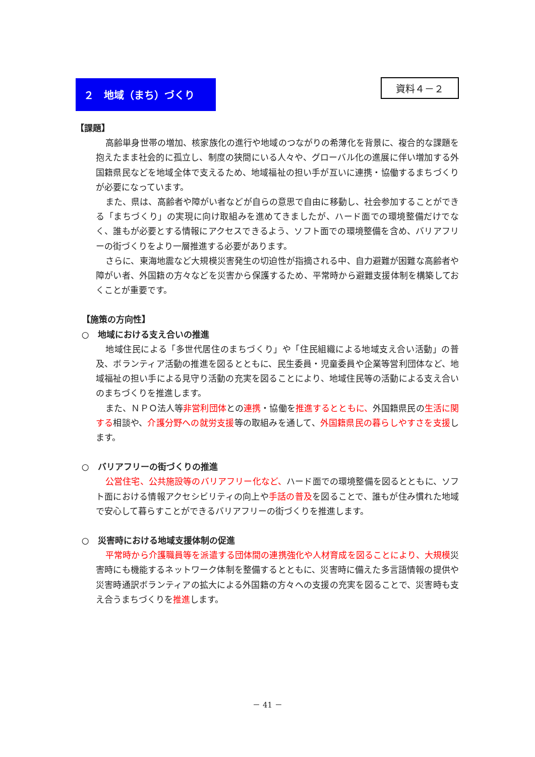２　地域（まち）づくり
資料４－２
【課題】
高齢単身世帯の増加、核家族化の進行や地域のつながりの希薄化を背景に、複合的な課題を抱えたまま社会的に孤立し、制度の狭間にいる人々や、グローバル化の進展に伴い増加する外国籍県民などを地域全体で支えるため、地域福祉の担い手が互いに連携・協働するまちづくりが必要になっています。
また、県は、高齢者や障がい者などが自らの意思で自由に移動し、社会参加することができる「まちづくり」の実現に向け取組みを進めてきましたが、ハード面での環境整備だけでなく、誰もが必要とする情報にアクセスできるよう、ソフト面での環境整備を含め、バリアフリーの街づくりをより一層推進する必要があります。
さらに、東海地震など大規模災害発生の切迫性が指摘される中、自力避難が困難な高齢者や障がい者、外国籍の方々などを災害から保護するため、平常時から避難支援体制を構築しておくことが重要です。
【施策の方向性】
○　地域における支え合いの推進
地域住民による「多世代居住のまちづくり」や「住民組織による地域支え合い活動」の普及、ボランティア活動の推進を図るとともに、民生委員・児童委員や企業等営利団体など、地域福祉の担い手による見守り活動の充実を図ることにより、地域住民等の活動による支え合いのまちづくりを推進します。
また、ＮＰＯ法人等非営利団体との連携・協働を推進するとともに、外国籍県民の生活に関する相談や、介護分野への就労支援等の取組みを通して、外国籍県民の暮らしやすさを支援します。
○　バリアフリーの街づくりの推進
公営住宅、公共施設等のバリアフリー化など、ハード面での環境整備を図るとともに、ソフト面における情報アクセシビリティの向上や手話の普及を図ることで、誰もが住み慣れた地域で安心して暮らすことができるバリアフリーの街づくりを推進します。
○　災害時における地域支援体制の促進
平常時から介護職員等を派遣する団体間の連携強化や人材育成を図ることにより、大規模災害時にも機能するネットワーク体制を整備するとともに、災害時に備えた多言語情報の提供や災害時通訳ボランティアの拡大による外国籍の方々への支援の充実を図ることで、災害時も支え合うまちづくりを推進します。
－ 41 －